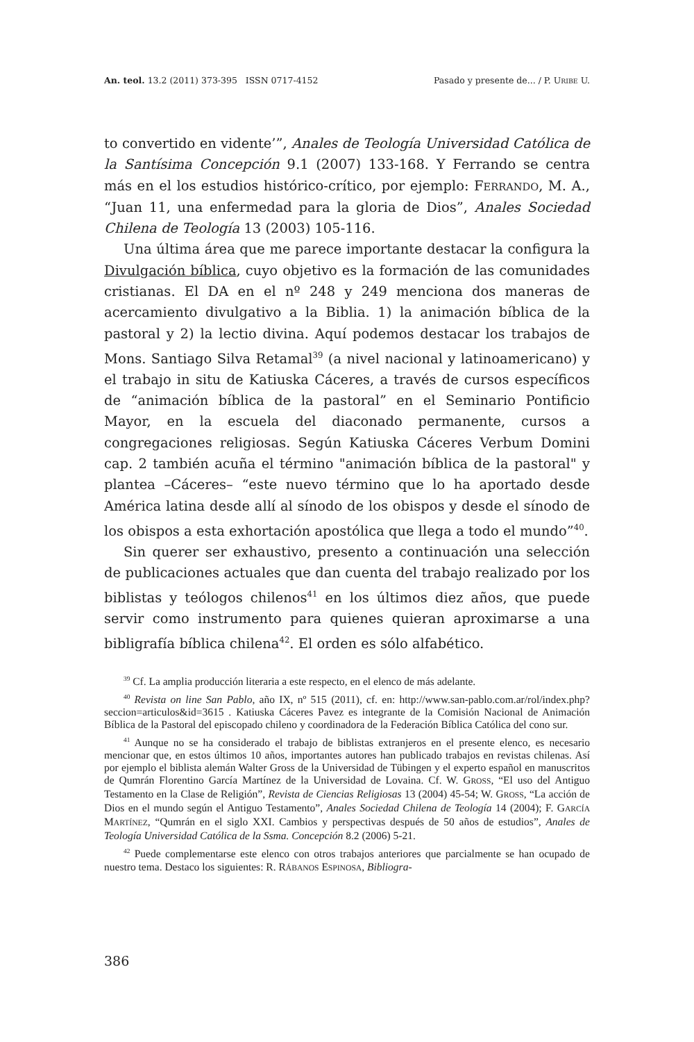An. teol. 13.2 (2011) 373-395 ISSN 0717-4152 Pasado y presente de... / P. URIBE U.
to convertido en vidente’”, Anales de Teología Universidad Católica de la Santísima Concepción 9.1 (2007) 133-168. Y Ferrando se centra más en el los estudios histórico-crítico, por ejemplo: FERRANDO, M. A., “Juan 11, una enfermedad para la gloria de Dios”, Anales Sociedad Chilena de Teología 13 (2003) 105-116.
Una última área que me parece importante destacar la configura la Divulgación bíblica, cuyo objetivo es la formación de las comunidades cristianas. El DA en el nº 248 y 249 menciona dos maneras de acercamiento divulgativo a la Biblia. 1) la animación bíblica de la pastoral y 2) la lectio divina. Aquí podemos destacar los trabajos de Mons. Santiago Silva Retamal<sup>39</sup> (a nivel nacional y latinoamericano) y el trabajo in situ de Katiuska Cáceres, a través de cursos específicos de “animación bíblica de la pastoral” en el Seminario Pontificio Mayor, en la escuela del diaconado permanente, cursos a congregaciones religiosas. Según Katiuska Cáceres Verbum Domini cap. 2 también acuña el término "animación bíblica de la pastoral" y plantea –Cáceres– “este nuevo término que lo ha aportado desde América latina desde allí al sínodo de los obispos y desde el sínodo de los obispos a esta exhortación apostólica que llega a todo el mundo”<sup>40</sup>.
Sin querer ser exhaustivo, presento a continuación una selección de publicaciones actuales que dan cuenta del trabajo realizado por los biblistas y teólogos chilenos<sup>41</sup> en los últimos diez años, que puede servir como instrumento para quienes quieran aproximarse a una bibligrafía bíblica chilena<sup>42</sup>. El orden es sólo alfabético.
<sup>39</sup> Cf. La amplia producción literaria a este respecto, en el elenco de más adelante.
<sup>40</sup> Revista on line San Pablo, año IX, nº 515 (2011), cf. en: http://www.san-pablo.com.ar/rol/index.php?seccion=articulos&id=3615 . Katiuska Cáceres Pavez es integrante de la Comisión Nacional de Animación Bíblica de la Pastoral del episcopado chileno y coordinadora de la Federación Bíblica Católica del cono sur.
<sup>41</sup> Aunque no se ha considerado el trabajo de biblistas extranjeros en el presente elenco, es necesario mencionar que, en estos últimos 10 años, importantes autores han publicado trabajos en revistas chilenas. Así por ejemplo el biblista alemán Walter Gross de la Universidad de Tübingen y el experto español en manuscritos de Qumrán Florentino García Martínez de la Universidad de Lovaina. Cf. W. GROSS, “El uso del Antiguo Testamento en la Clase de Religión”, Revista de Ciencias Religiosas 13 (2004) 45-54; W. GROSS, “La acción de Dios en el mundo según el Antiguo Testamento”, Anales Sociedad Chilena de Teología 14 (2004); F. GARCÍA MARTÍNEZ, “Qumrán en el siglo XXI. Cambios y perspectivas después de 50 años de estudios”, Anales de Teología Universidad Católica de la Ssma. Concepción 8.2 (2006) 5-21.
<sup>42</sup> Puede complementarse este elenco con otros trabajos anteriores que parcialmente se han ocupado de nuestro tema. Destaco los siguientes: R. RÁBANOS ESPINOSA, Bibliogra-
386